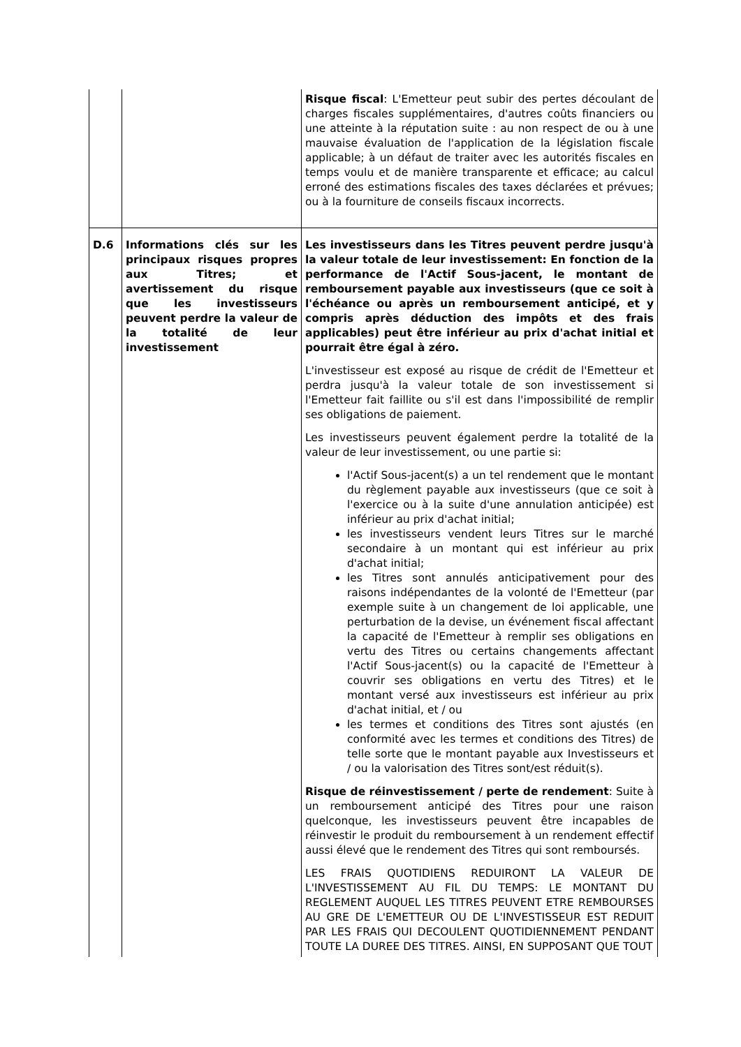| | | Risque fiscal : L'Emetteur peut subir des pertes découlant de charges fiscales supplémentaires, d'autres coûts financiers ou une atteinte à la réputation suite : au non respect de ou à une mauvaise évaluation de l'application de la législation fiscale applicable; à un défaut de traiter avec les autorités fiscales en temps voulu et de manière transparente et efficace; au calcul erroné des estimations fiscales des taxes déclarées et prévues; ou à la fourniture de conseils fiscaux incorrects. |
| D.6 | Informations clés sur les principaux risques propres aux Titres; et avertissement du risque que les investisseurs peuvent perdre la valeur de la totalité de leur investissement | Les investisseurs dans les Titres peuvent perdre jusqu'à la valeur totale de leur investissement: En fonction de la performance de l'Actif Sous-jacent, le montant de remboursement payable aux investisseurs (que ce soit à l'échéance ou après un remboursement anticipé, et y compris après déduction des impôts et des frais applicables) peut être inférieur au prix d'achat initial et pourrait être égal à zéro. L'investisseur est exposé au risque de crédit de l'Emetteur et perdra jusqu'à la valeur totale de son investissement si l'Emetteur fait faillite ou s'il est dans l'impossibilité de remplir ses obligations de paiement. Les investisseurs peuvent également perdre la totalité de la valeur de leur investissement, ou une partie si: l'Actif Sous-jacent(s) a un tel rendement que le montant du règlement payable aux investisseurs (que ce soit à l'exercice ou à la suite d'une annulation anticipée) est inférieur au prix d'achat initial; les investisseurs vendent leurs Titres sur le marché secondaire à un montant qui est inférieur au prix d'achat initial; les Titres sont annulés anticipativement pour des raisons indépendantes de la volonté de l'Emetteur (par exemple suite à un changement de loi applicable, une perturbation de la devise, un événement fiscal affectant la capacité de l'Emetteur à remplir ses obligations en vertu des Titres ou certains changements affectant l'Actif Sous-jacent(s) ou la capacité de l'Emetteur à couvrir ses obligations en vertu des Titres) et le montant versé aux investisseurs est inférieur au prix d'achat initial, et / ou les termes et conditions des Titres sont ajustés (en conformité avec les termes et conditions des Titres) de telle sorte que le montant payable aux Investisseurs et / ou la valorisation des Titres sont/est réduit(s). Risque de réinvestissement / perte de rendement : Suite à un remboursement anticipé des Titres pour une raison quelconque, les investisseurs peuvent être incapables de réinvestir le produit du remboursement à un rendement effectif aussi élevé que le rendement des Titres qui sont remboursés. LES FRAIS QUOTIDIENS REDUIRONT LA VALEUR DE L'INVESTISSEMENT AU FIL DU TEMPS: LE MONTANT DU REGLEMENT AUQUEL LES TITRES PEUVENT ETRE REMBOURSES AU GRE DE L'EMETTEUR OU DE L'INVESTISSEUR EST REDUIT PAR LES FRAIS QUI DECOULENT QUOTIDIENNEMENT PENDANT TOUTE LA DUREE DES TITRES. AINSI, EN SUPPOSANT QUE TOUT |